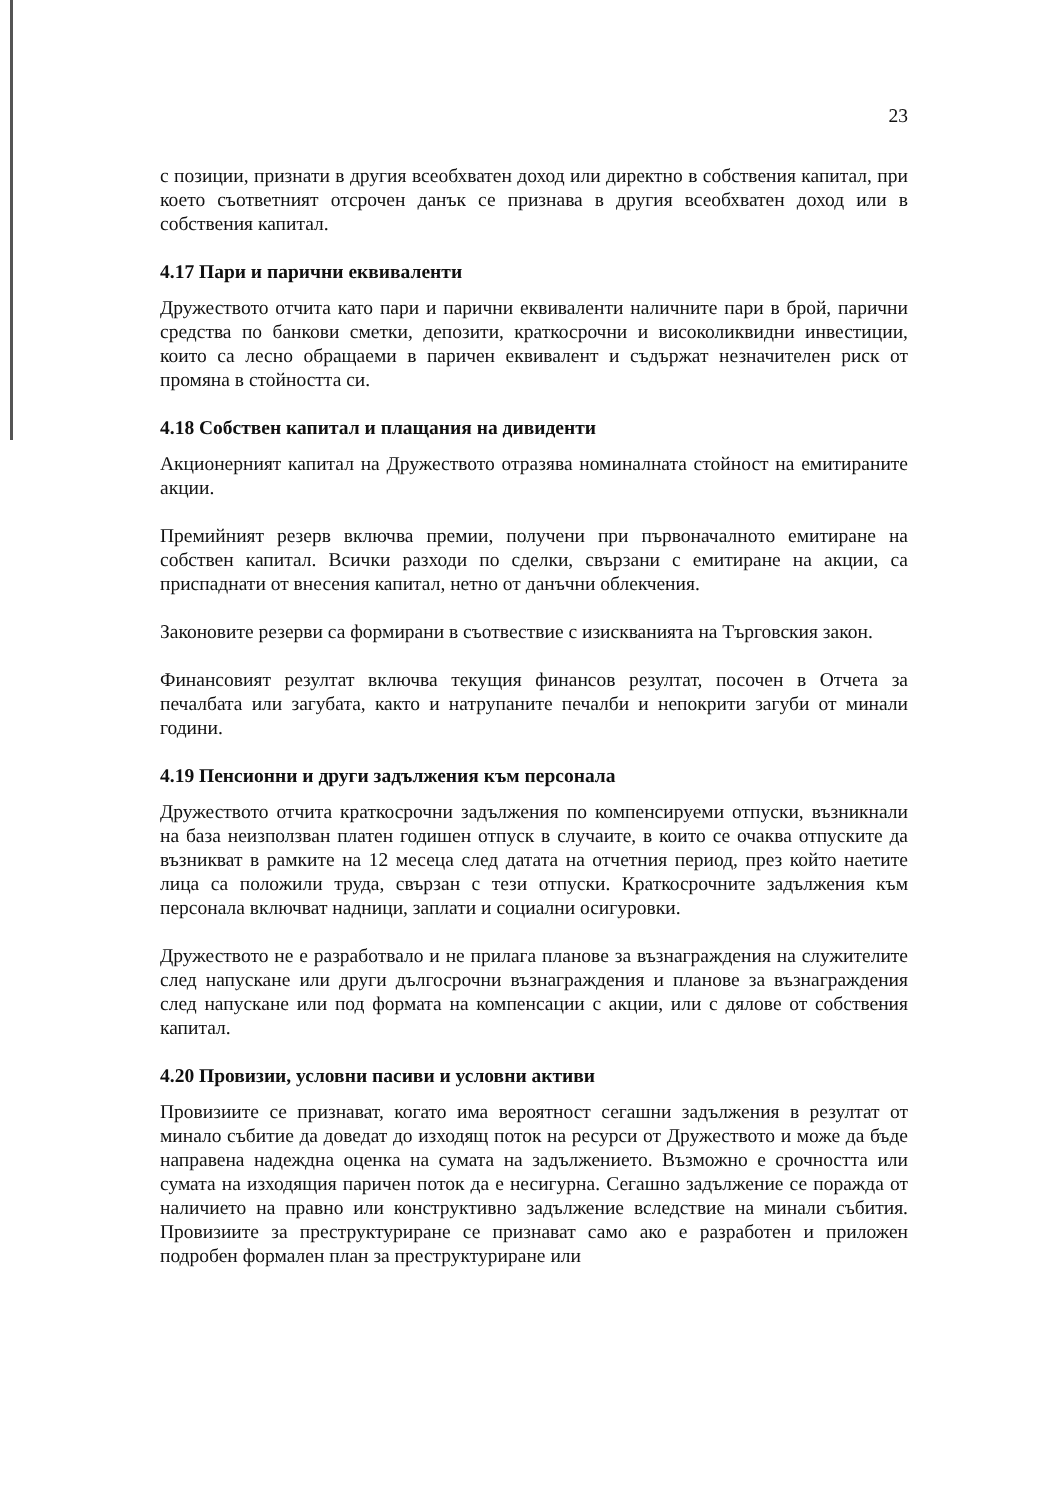23
с позиции, признати в другия всеобхватен доход или директно в собствения капитал, при което съответният отсрочен данък се признава в другия всеобхватен доход или в собствения капитал.
4.17 Пари и парични еквиваленти
Дружеството отчита като пари и парични еквиваленти наличните пари в брой, парични средства по банкови сметки, депозити, краткосрочни и високоликвидни инвестиции, които са лесно обращаеми в паричен еквивалент и съдържат незначителен риск от промяна в стойността си.
4.18 Собствен капитал и плащания на дивиденти
Акционерният капитал на Дружеството отразява номиналната стойност на емитираните акции.
Премийният резерв включва премии, получени при първоначалното емитиране на собствен капитал. Всички разходи по сделки, свързани с емитиране на акции, са приспаднати от внесения капитал, нетно от данъчни облекчения.
Законовите резерви са формирани в съотвествие с изискванията на Търговския закон.
Финансовият резултат включва текущия финансов резултат, посочен в Отчета за печалбата или загубата, както и натрупаните печалби и непокрити загуби от минали години.
4.19 Пенсионни и други задължения към персонала
Дружеството отчита краткосрочни задължения по компенсируеми отпуски, възникнали на база неизползван платен годишен отпуск в случаите, в които се очаква отпуските да възникват в рамките на 12 месеца след датата на отчетния период, през който наетите лица са положили труда, свързан с тези отпуски. Краткосрочните задължения към персонала включват надници, заплати и социални осигуровки.
Дружеството не е разработвало и не прилага планове за възнаграждения на служителите след напускане или други дългосрочни възнаграждения и планове за възнаграждения след напускане или под формата на компенсации с акции, или с дялове от собствения капитал.
4.20 Провизии, условни пасиви и условни активи
Провизиите се признават, когато има вероятност сегашни задължения в резултат от минало събитие да доведат до изходящ поток на ресурси от Дружеството и може да бъде направена надеждна оценка на сумата на задължението. Възможно е срочността или сумата на изходящия паричен поток да е несигурна. Сегашно задължение се поражда от наличието на правно или конструктивно задължение вследствие на минали събития. Провизиите за преструктуриране се признават само ако е разработен и приложен подробен формален план за преструктуриране или